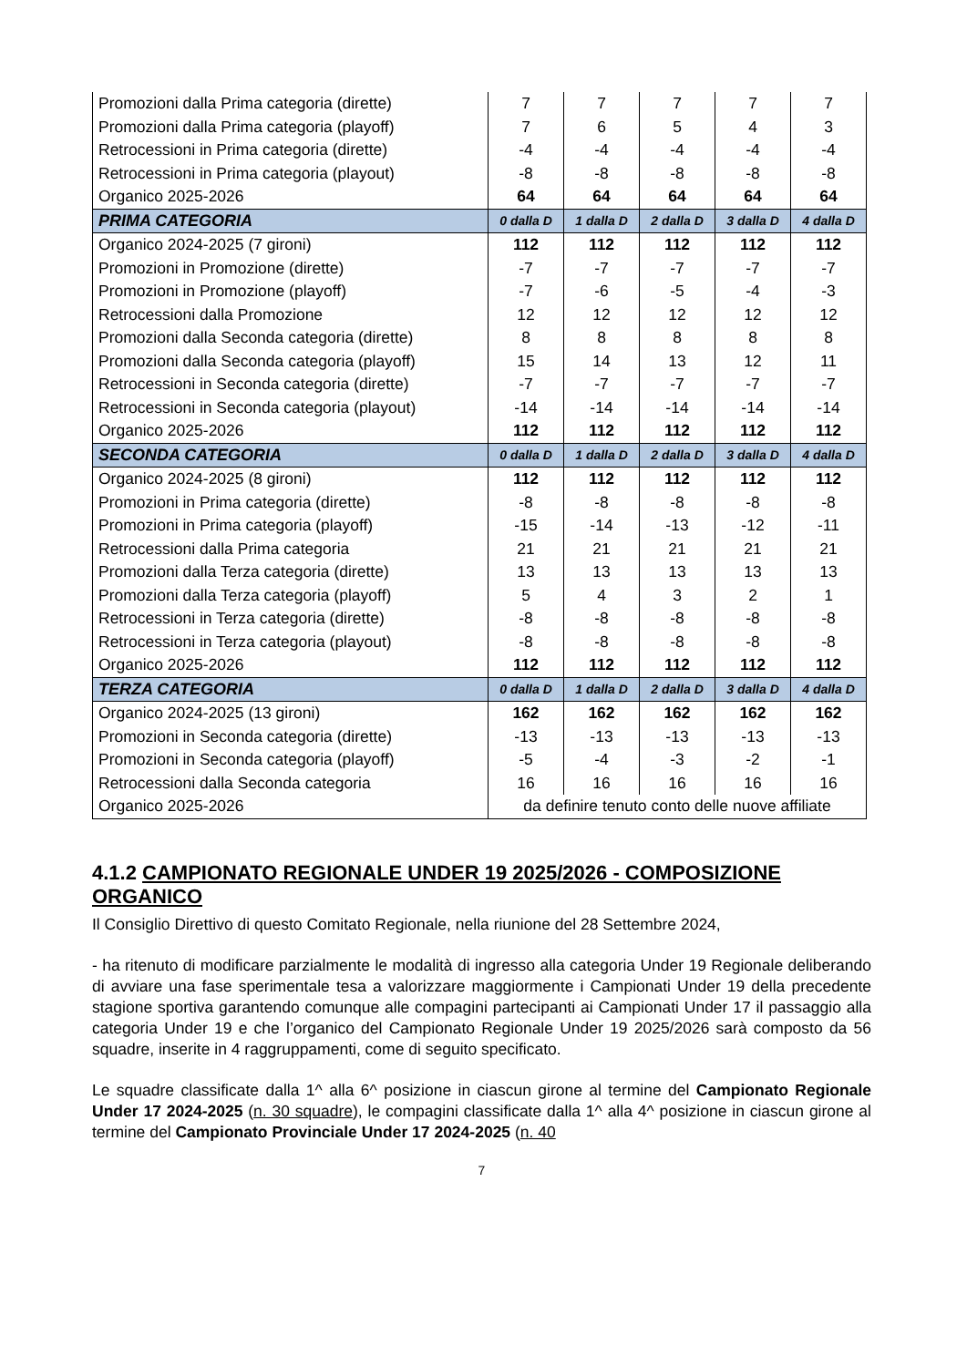| Promozioni dalla Prima categoria (dirette) | 7 | 7 | 7 | 7 | 7 |
| Promozioni dalla Prima categoria (playoff) | 7 | 6 | 5 | 4 | 3 |
| Retrocessioni in Prima categoria (dirette) | -4 | -4 | -4 | -4 | -4 |
| Retrocessioni in Prima categoria (playout) | -8 | -8 | -8 | -8 | -8 |
| Organico 2025-2026 | 64 | 64 | 64 | 64 | 64 |
| PRIMA CATEGORIA | 0 dalla D | 1 dalla D | 2 dalla D | 3 dalla D | 4 dalla D |
| Organico 2024-2025 (7 gironi) | 112 | 112 | 112 | 112 | 112 |
| Promozioni in Promozione (dirette) | -7 | -7 | -7 | -7 | -7 |
| Promozioni in Promozione (playoff) | -7 | -6 | -5 | -4 | -3 |
| Retrocessioni dalla Promozione | 12 | 12 | 12 | 12 | 12 |
| Promozioni dalla Seconda categoria (dirette) | 8 | 8 | 8 | 8 | 8 |
| Promozioni dalla Seconda categoria (playoff) | 15 | 14 | 13 | 12 | 11 |
| Retrocessioni in Seconda categoria (dirette) | -7 | -7 | -7 | -7 | -7 |
| Retrocessioni in Seconda categoria (playout) | -14 | -14 | -14 | -14 | -14 |
| Organico 2025-2026 | 112 | 112 | 112 | 112 | 112 |
| SECONDA CATEGORIA | 0 dalla D | 1 dalla D | 2 dalla D | 3 dalla D | 4 dalla D |
| Organico 2024-2025 (8 gironi) | 112 | 112 | 112 | 112 | 112 |
| Promozioni in Prima categoria (dirette) | -8 | -8 | -8 | -8 | -8 |
| Promozioni in Prima categoria (playoff) | -15 | -14 | -13 | -12 | -11 |
| Retrocessioni dalla Prima categoria | 21 | 21 | 21 | 21 | 21 |
| Promozioni dalla Terza categoria (dirette) | 13 | 13 | 13 | 13 | 13 |
| Promozioni dalla Terza categoria (playoff) | 5 | 4 | 3 | 2 | 1 |
| Retrocessioni in Terza categoria (dirette) | -8 | -8 | -8 | -8 | -8 |
| Retrocessioni in Terza categoria (playout) | -8 | -8 | -8 | -8 | -8 |
| Organico 2025-2026 | 112 | 112 | 112 | 112 | 112 |
| TERZA CATEGORIA | 0 dalla D | 1 dalla D | 2 dalla D | 3 dalla D | 4 dalla D |
| Organico 2024-2025 (13 gironi) | 162 | 162 | 162 | 162 | 162 |
| Promozioni in Seconda categoria (dirette) | -13 | -13 | -13 | -13 | -13 |
| Promozioni in Seconda categoria (playoff) | -5 | -4 | -3 | -2 | -1 |
| Retrocessioni dalla Seconda categoria | 16 | 16 | 16 | 16 | 16 |
| Organico 2025-2026 | da definire tenuto conto delle nuove affiliate | | | | |
4.1.2 CAMPIONATO REGIONALE UNDER 19 2025/2026 - COMPOSIZIONE ORGANICO
Il Consiglio Direttivo di questo Comitato Regionale, nella riunione del 28 Settembre 2024,
- ha ritenuto di modificare parzialmente le modalità di ingresso alla categoria Under 19 Regionale deliberando di avviare una fase sperimentale tesa a valorizzare maggiormente i Campionati Under 19 della precedente stagione sportiva garantendo comunque alle compagini partecipanti ai Campionati Under 17 il passaggio alla categoria Under 19 e che l’organico del Campionato Regionale Under 19 2025/2026 sarà composto da 56 squadre, inserite in 4 raggruppamenti, come di seguito specificato.
Le squadre classificate dalla 1^ alla 6^ posizione in ciascun girone al termine del Campionato Regionale Under 17 2024-2025 (n. 30 squadre), le compagini classificate dalla 1^ alla 4^ posizione in ciascun girone al termine del Campionato Provinciale Under 17 2024-2025 (n. 40
7